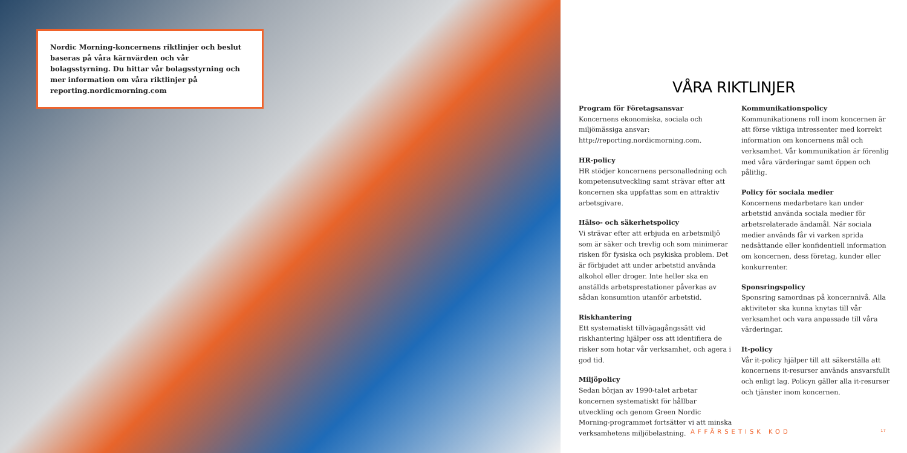Nordic Morning-koncernens riktlinjer och beslut baseras på våra kärnvärden och vår bolagsstyrning. Du hittar vår bolagsstyrning och mer information om våra riktlinjer på reporting.nordicmorning.com
VÅRA RIKTLINJER
Program för Företagsansvar
Koncernens ekonomiska, sociala och miljömässiga ansvar: http://reporting.nordicmorning.com.
HR-policy
HR stödjer koncernens personalledning och kompetensutveckling samt strävar efter att koncernen ska uppfattas som en attraktiv arbetsgivare.
Hälso- och säkerhetspolicy
Vi strävar efter att erbjuda en arbetsmiljö som är säker och trevlig och som minimerar risken för fysiska och psykiska problem. Det är förbjudet att under arbetstid använda alkohol eller droger. Inte heller ska en anställds arbetsprestationer påverkas av sådan konsumtion utanför arbetstid.
Riskhantering
Ett systematiskt tillvägagångssätt vid riskhantering hjälper oss att identifiera de risker som hotar vår verksamhet, och agera i god tid.
Miljöpolicy
Sedan början av 1990-talet arbetar koncernen systematiskt för hållbar utveckling och genom Green Nordic Morning-programmet fortsätter vi att minska verksamhetens miljöbelastning.
Kommunikationspolicy
Kommunikationens roll inom koncernen är att förse viktiga intressenter med korrekt information om koncernens mål och verksamhet. Vår kommunikation är förenlig med våra värderingar samt öppen och pålitlig.
Policy för sociala medier
Koncernens medarbetare kan under arbetstid använda sociala medier för arbetsrelaterade ändamål. När sociala medier används får vi varken sprida nedsättande eller konfidentiell information om koncernen, dess företag, kunder eller konkurrenter.
Sponsringspolicy
Sponsring samordnas på koncernnivå. Alla aktiviteter ska kunna knytas till vår verksamhet och vara anpassade till våra värderingar.
It-policy
Vår it-policy hjälper till att säkerställa att koncernens it-resurser används ansvarsfullt och enligt lag. Policyn gäller alla it-resurser och tjänster inom koncernen.
AFFÄRSETISK KOD 17